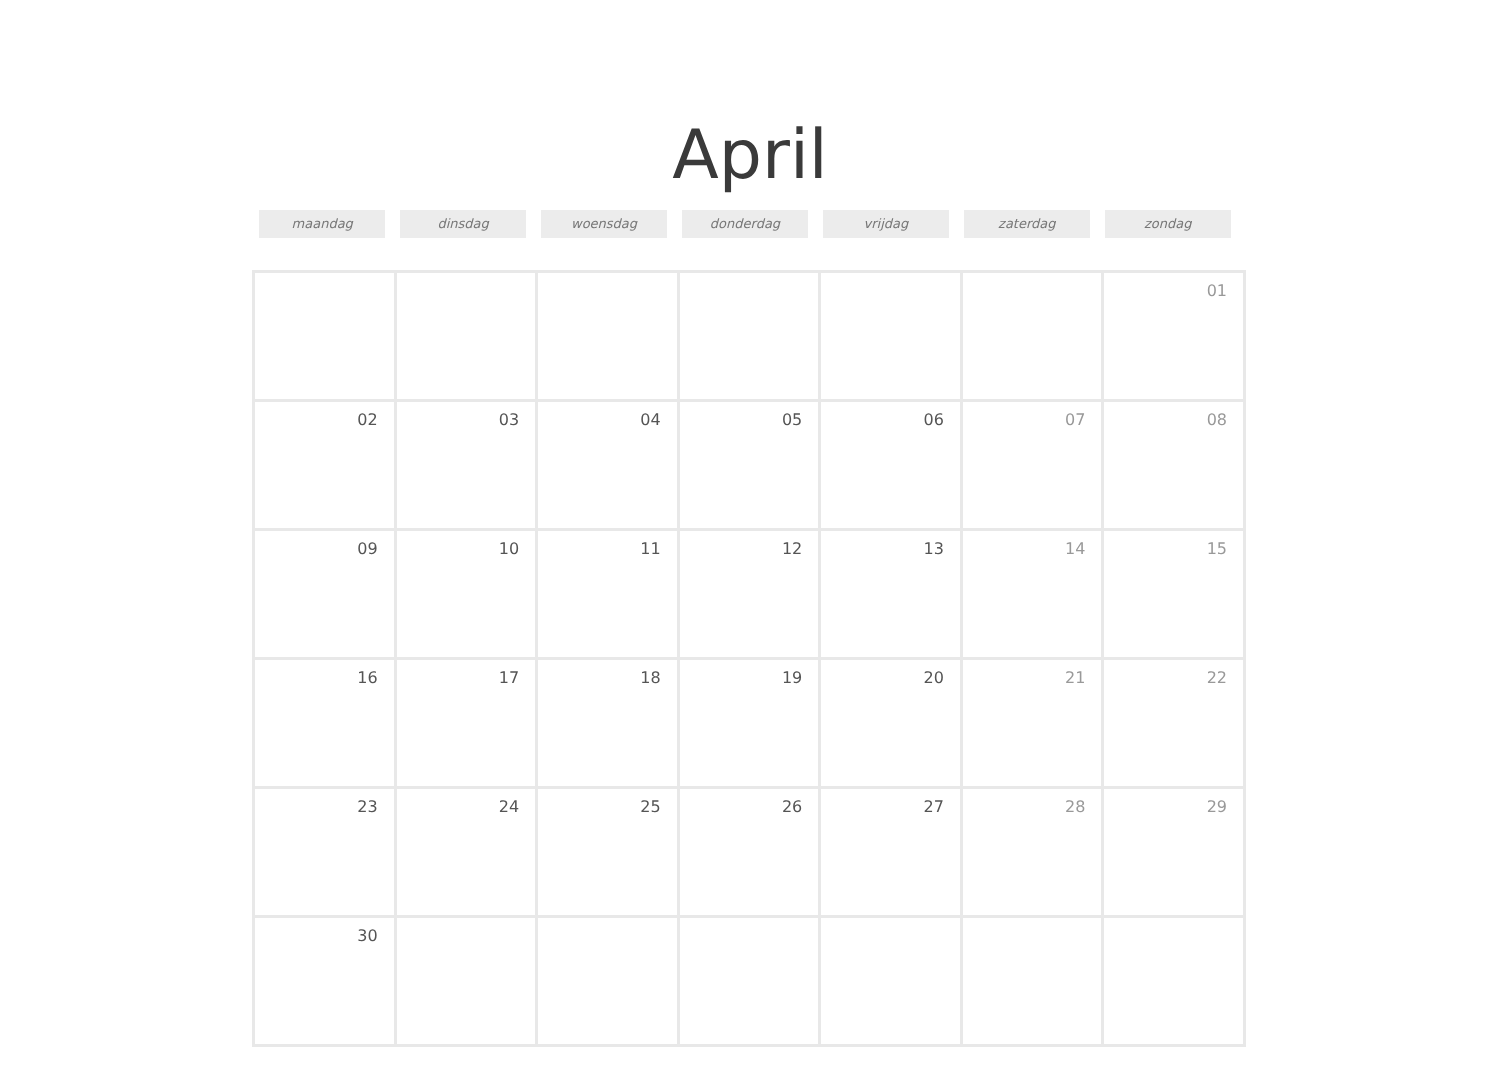April
maandag dinsdag woensdag donderdag vrijdag zaterdag zondag
| | | | | | | 01 |
| 02 | 03 | 04 | 05 | 06 | 07 | 08 |
| 09 | 10 | 11 | 12 | 13 | 14 | 15 |
| 16 | 17 | 18 | 19 | 20 | 21 | 22 |
| 23 | 24 | 25 | 26 | 27 | 28 | 29 |
| 30 | | | | | | |